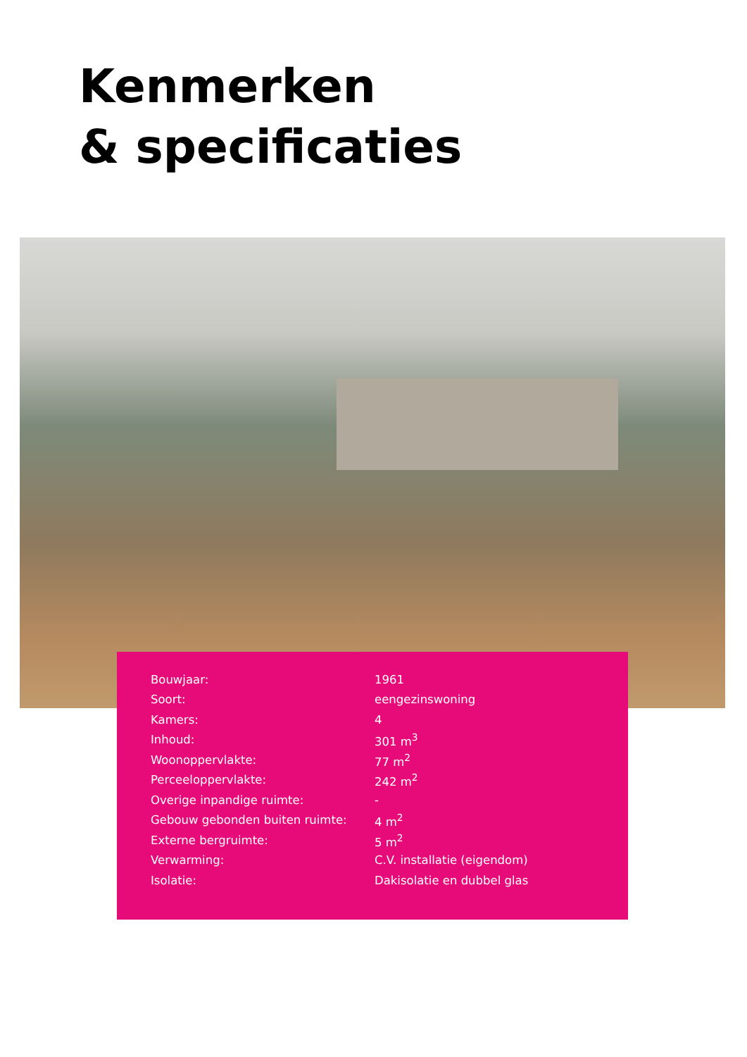Kenmerken
& specificaties
| Bouwjaar: | 1961 |
| Soort: | eengezinswoning |
| Kamers: | 4 |
| Inhoud: | 301 m<sup>3</sup> |
| Woonoppervlakte: | 77 m<sup>2</sup> |
| Perceeloppervlakte: | 242 m<sup>2</sup> |
| Overige inpandige ruimte: | - |
| Gebouw gebonden buiten ruimte: | 4 m<sup>2</sup> |
| Externe bergruimte: | 5 m<sup>2</sup> |
| Verwarming: | C.V. installatie (eigendom) |
| Isolatie: | Dakisolatie en dubbel glas |